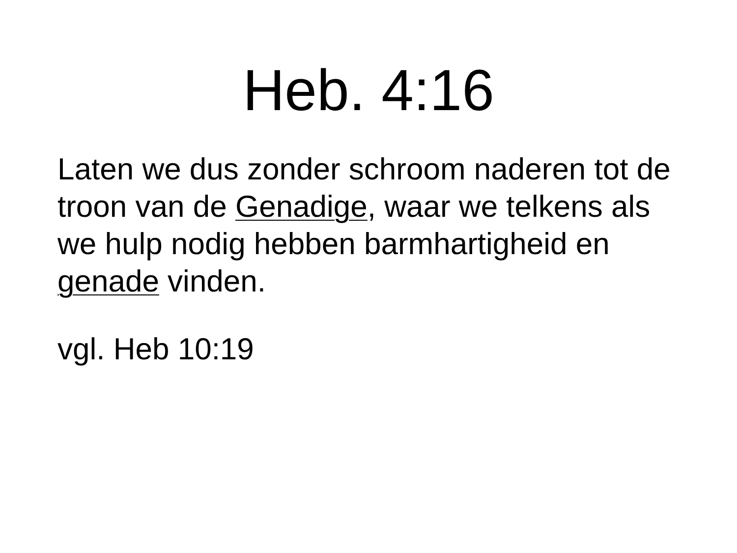Heb. 4:16
Laten we dus zonder schroom naderen tot de troon van de Genadige, waar we telkens als we hulp nodig hebben barmhartigheid en genade vinden.
vgl. Heb 10:19